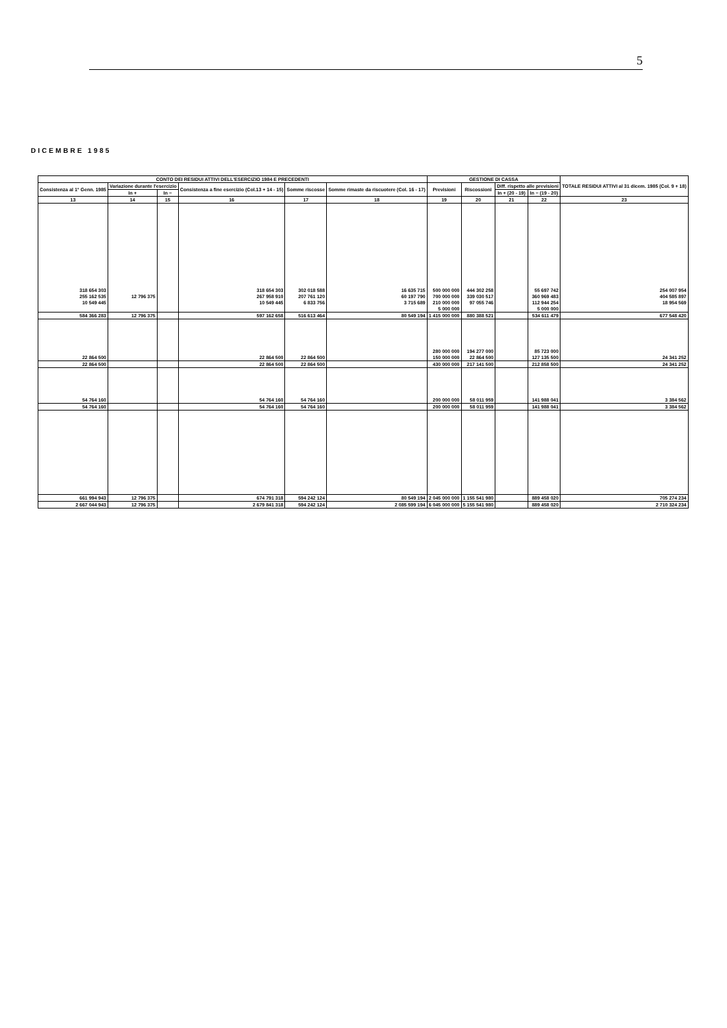5
DICEMBRE 1985
| CONTO DEI RESIDUI ATTIVI DELL'ESERCIZIO 1984 E PRECEDENTI | | | | | | GESTIONE DI CASSA | | | | TOTALE RESIDUI ATTIVI al 31 dicem. 1985 (Col. 9 + 18) |
| --- | --- | --- | --- | --- | --- | --- | --- | --- | --- | --- |
| Consistenza al 1° Genn. 1985 | Variazione durante l'esercizio | | Consistenza a fine esercizio (Col.13 + 14 - 15) | Somme riscosse | Somme rimaste da riscuotere (Col. 16 - 17) | Previsioni | Riscossioni | Diff. rispetto alle previsioni | | |
| | In + | In − | | | | | | In + (20 - 19) | In − (19 - 20) | |
| 13 | 14 | 15 | 16 | 17 | 18 | 19 | 20 | 21 | 22 | 23 |
| 318 654 303 | | | 318 654 303 | 302 018 588 | 16 635 715 | 500 000 000 | 444 302 258 | | 55 697 742 | 254 007 954 |
| 255 162 535 | 12 796 375 | | 267 958 910 | 207 761 120 | 60 197 790 | 700 000 000 | 339 030 517 | | 360 969 483 | 404 585 897 |
| 10 549 445 | | | 10 549 445 | 6 833 756 | 3 715 689 | 210 000 000 | 97 055 746 | | 112 944 254 | 18 954 569 |
| | | | | | | 5 000 000 | | | 5 000 000 | |
| 584 366 283 | 12 796 375 | | 597 162 658 | 516 613 464 | 80 549 194 | 1 415 000 000 | 880 388 521 | | 534 611 479 | 677 548 420 |
| | | | | | | 280 000 000 | 194 277 000 | | 85 723 000 | |
| 22 864 500 | | | 22 864 500 | 22 864 500 | | 150 000 000 | 22 864 500 | | 127 135 500 | 24 341 252 |
| 22 864 500 | | | 22 864 500 | 22 864 500 | | 430 000 000 | 217 141 500 | | 212 858 500 | 24 341 252 |
| 54 764 160 | | | 54 764 160 | 54 764 160 | | 200 000 000 | 58 011 959 | | 141 988 041 | 3 384 562 |
| 54 764 160 | | | 54 764 160 | 54 764 160 | | 200 000 000 | 58 011 959 | | 141 988 041 | 3 384 562 |
| 661 994 943 | 12 796 375 | | 674 791 318 | 594 242 124 | 80 549 194 | 2 045 000 000 | 1 155 541 980 | | 889 458 020 | 705 274 234 |
| 2 667 044 943 | 12 796 375 | | 2 679 841 318 | 594 242 124 | 2 085 599 194 | 6 045 000 000 | 5 155 541 980 | | 889 458 020 | 2 710 324 234 |